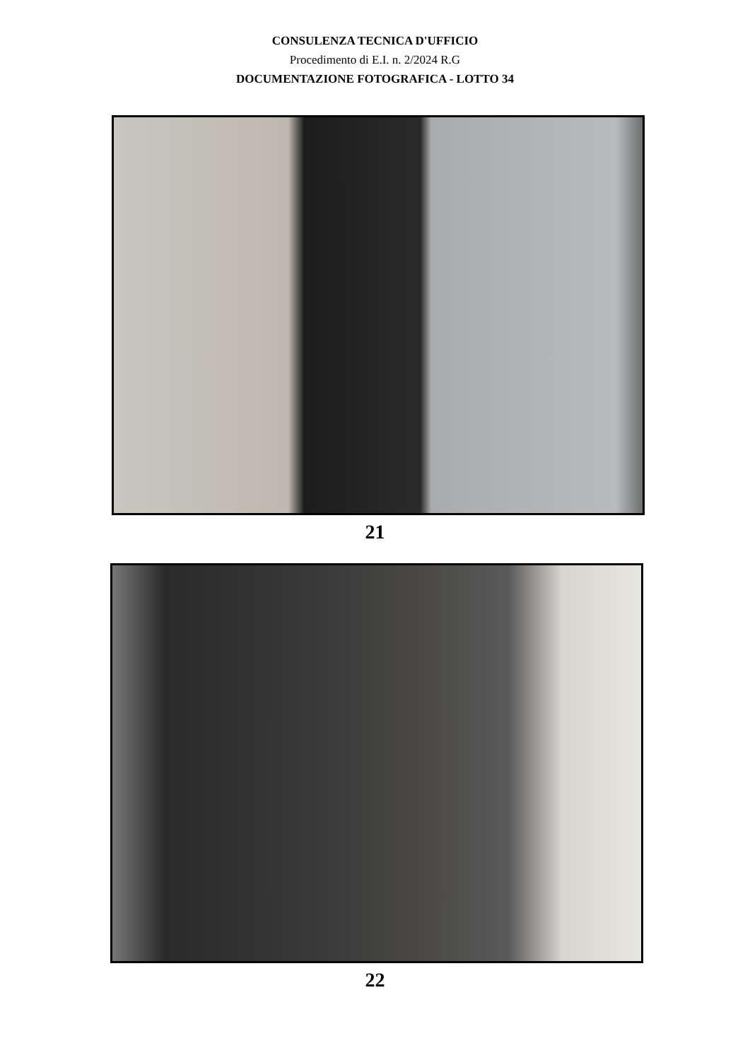CONSULENZA TECNICA D'UFFICIO
Procedimento di E.I. n. 2/2024 R.G
DOCUMENTAZIONE FOTOGRAFICA - LOTTO 34
21
22